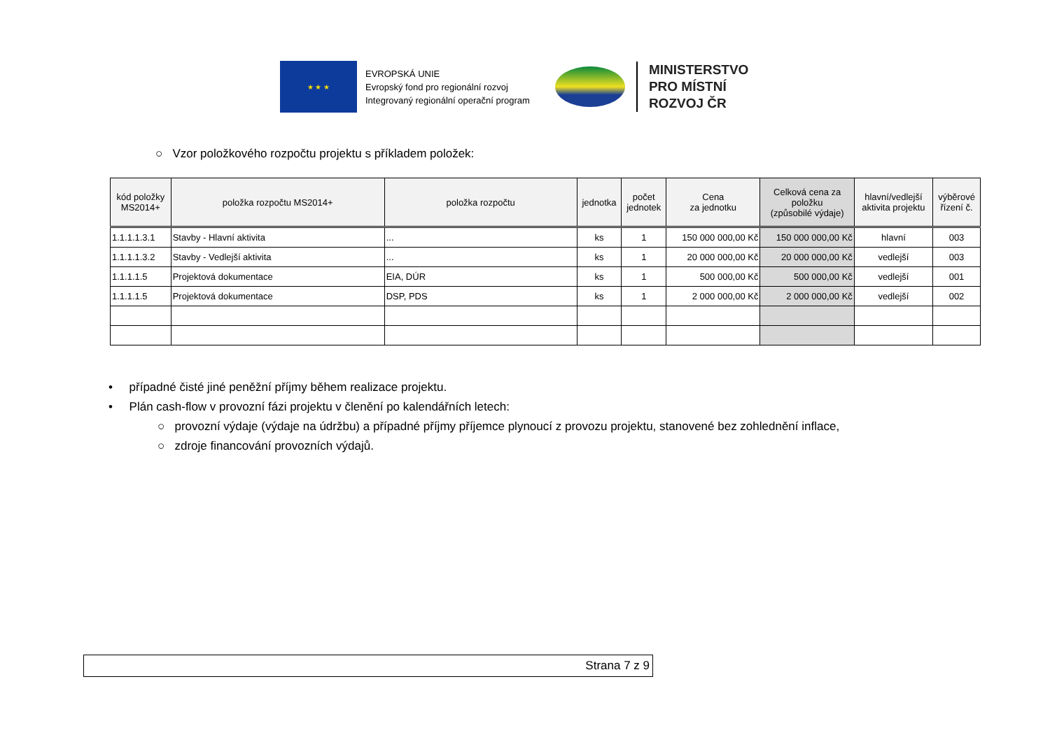★ ★ ★
EVROPSKÁ UNIE
Evropský fond pro regionální rozvoj
Integrovaný regionální operační program
MINISTERSTVO
PRO MÍSTNÍ
ROZVOJ ČR
○ Vzor položkového rozpočtu projektu s příkladem položek:
| kód položky MS2014+ | položka rozpočtu MS2014+ | položka rozpočtu | jednotka | počet jednotek | Cena za jednotku | Celková cena za položku (způsobilé výdaje) | hlavní/vedlejší aktivita projektu | výběrové řízení č. |
| --- | --- | --- | --- | --- | --- | --- | --- | --- |
| 1.1.1.1.3.1 | Stavby - Hlavní aktivita | ... | ks | 1 | 150 000 000,00 Kč | 150 000 000,00 Kč | hlavní | 003 |
| 1.1.1.1.3.2 | Stavby - Vedlejší aktivita | ... | ks | 1 | 20 000 000,00 Kč | 20 000 000,00 Kč | vedlejší | 003 |
| 1.1.1.1.5 | Projektová dokumentace | EIA, DÚR | ks | 1 | 500 000,00 Kč | 500 000,00 Kč | vedlejší | 001 |
| 1.1.1.1.5 | Projektová dokumentace | DSP, PDS | ks | 1 | 2 000 000,00 Kč | 2 000 000,00 Kč | vedlejší | 002 |
• případné čisté jiné peněžní příjmy během realizace projektu.
• Plán cash-flow v provozní fázi projektu v členění po kalendářních letech:
○ provozní výdaje (výdaje na údržbu) a případné příjmy příjemce plynoucí z provozu projektu, stanovené bez zohlednění inflace,
○ zdroje financování provozních výdajů.
Strana 7 z 9